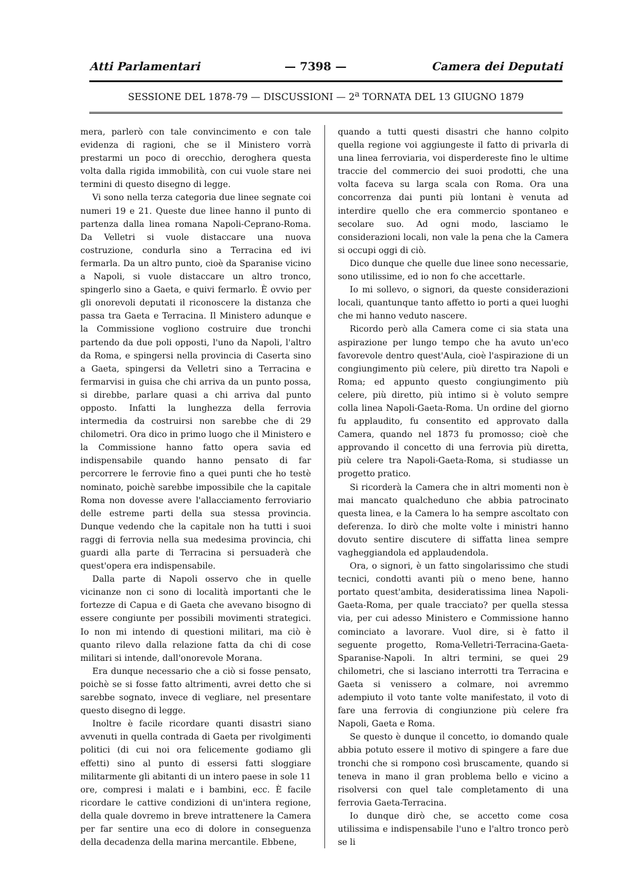Atti Parlamentari — 7398 — Camera dei Deputati
SESSIONE DEL 1878-79 — DISCUSSIONI — 2<sup>a</sup> TORNATA DEL 13 GIUGNO 1879
mera, parlerò con tale convincimento e con tale evidenza di ragioni, che se il Ministero vorrà prestarmi un poco di orecchio, deroghera questa volta dalla rigida immobilità, con cui vuole stare nei termini di questo disegno di legge.
Vi sono nella terza categoria due linee segnate coi numeri 19 e 21. Queste due linee hanno il punto di partenza dalla linea romana Napoli-Ceprano-Roma. Da Velletri si vuole distaccare una nuova costruzione, condurla sino a Terracina ed ivi fermarla. Da un altro punto, cioè da Sparanise vicino a Napoli, si vuole distaccare un altro tronco, spingerlo sino a Gaeta, e quivi fermarlo. È ovvio per gli onorevoli deputati il riconoscere la distanza che passa tra Gaeta e Terracina. Il Ministero adunque e la Commissione vogliono costruire due tronchi partendo da due poli opposti, l'uno da Napoli, l'altro da Roma, e spingersi nella provincia di Caserta sino a Gaeta, spingersi da Velletri sino a Terracina e fermarvisi in guisa che chi arriva da un punto possa, si direbbe, parlare quasi a chi arriva dal punto opposto. Infatti la lunghezza della ferrovia intermedia da costruirsi non sarebbe che di 29 chilometri. Ora dico in primo luogo che il Ministero e la Commissione hanno fatto opera savia ed indispensabile quando hanno pensato di far percorrere le ferrovie fino a quei punti che ho testè nominato, poichè sarebbe impossibile che la capitale Roma non dovesse avere l'allacciamento ferroviario delle estreme parti della sua stessa provincia. Dunque vedendo che la capitale non ha tutti i suoi raggi di ferrovia nella sua medesima provincia, chi guardi alla parte di Terracina si persuaderà che quest'opera era indispensabile.
Dalla parte di Napoli osservo che in quelle vicinanze non ci sono di località importanti che le fortezze di Capua e di Gaeta che avevano bisogno di essere congiunte per possibili movimenti strategici. Io non mi intendo di questioni militari, ma ciò è quanto rilevo dalla relazione fatta da chi di cose militari si intende, dall'onorevole Morana.
Era dunque necessario che a ciò si fosse pensato, poichè se si fosse fatto altrimenti, avrei detto che si sarebbe sognato, invece di vegliare, nel presentare questo disegno di legge.
Inoltre è facile ricordare quanti disastri siano avvenuti in quella contrada di Gaeta per rivolgimenti politici (di cui noi ora felicemente godiamo gli effetti) sino al punto di essersi fatti sloggiare militarmente gli abitanti di un intero paese in sole 11 ore, compresi i malati e i bambini, ecc. È facile ricordare le cattive condizioni di un'intera regione, della quale dovremo in breve intrattenere la Camera per far sentire una eco di dolore in conseguenza della decadenza della marina mercantile. Ebbene,
quando a tutti questi disastri che hanno colpito quella regione voi aggiungeste il fatto di privarla di una linea ferroviaria, voi disperdereste fino le ultime traccie del commercio dei suoi prodotti, che una volta faceva su larga scala con Roma. Ora una concorrenza dai punti più lontani è venuta ad interdire quello che era commercio spontaneo e secolare suo. Ad ogni modo, lasciamo le considerazioni locali, non vale la pena che la Camera si occupi oggi di ciò.
Dico dunque che quelle due linee sono necessarie, sono utilissime, ed io non fo che accettarle.
Io mi sollevo, o signori, da queste considerazioni locali, quantunque tanto affetto io porti a quei luoghi che mi hanno veduto nascere.
Ricordo però alla Camera come ci sia stata una aspirazione per lungo tempo che ha avuto un'eco favorevole dentro quest'Aula, cioè l'aspirazione di un congiungimento più celere, più diretto tra Napoli e Roma; ed appunto questo congiungimento più celere, più diretto, più intimo si è voluto sempre colla linea Napoli-Gaeta-Roma. Un ordine del giorno fu applaudito, fu consentito ed approvato dalla Camera, quando nel 1873 fu promosso; cioè che approvando il concetto di una ferrovia più diretta, più celere tra Napoli-Gaeta-Roma, si studiasse un progetto pratico.
Si ricorderà la Camera che in altri momenti non è mai mancato qualcheduno che abbia patrocinato questa linea, e la Camera lo ha sempre ascoltato con deferenza. Io dirò che molte volte i ministri hanno dovuto sentire discutere di siffatta linea sempre vagheggiandola ed applaudendola.
Ora, o signori, è un fatto singolarissimo che studi tecnici, condotti avanti più o meno bene, hanno portato quest'ambita, desideratissima linea Napoli-Gaeta-Roma, per quale tracciato? per quella stessa via, per cui adesso Ministero e Commissione hanno cominciato a lavorare. Vuol dire, si è fatto il seguente progetto, Roma-Velletri-Terracina-Gaeta-Sparanise-Napoli. In altri termini, se quei 29 chilometri, che si lasciano interrotti tra Terracina e Gaeta si venissero a colmare, noi avremmo adempiuto il voto tante volte manifestato, il voto di fare una ferrovia di congiunzione più celere fra Napoli, Gaeta e Roma.
Se questo è dunque il concetto, io domando quale abbia potuto essere il motivo di spingere a fare due tronchi che si rompono così bruscamente, quando si teneva in mano il gran problema bello e vicino a risolversi con quel tale completamento di una ferrovia Gaeta-Terracina.
Io dunque dirò che, se accetto come cosa utilissima e indispensabile l'uno e l'altro tronco però se li